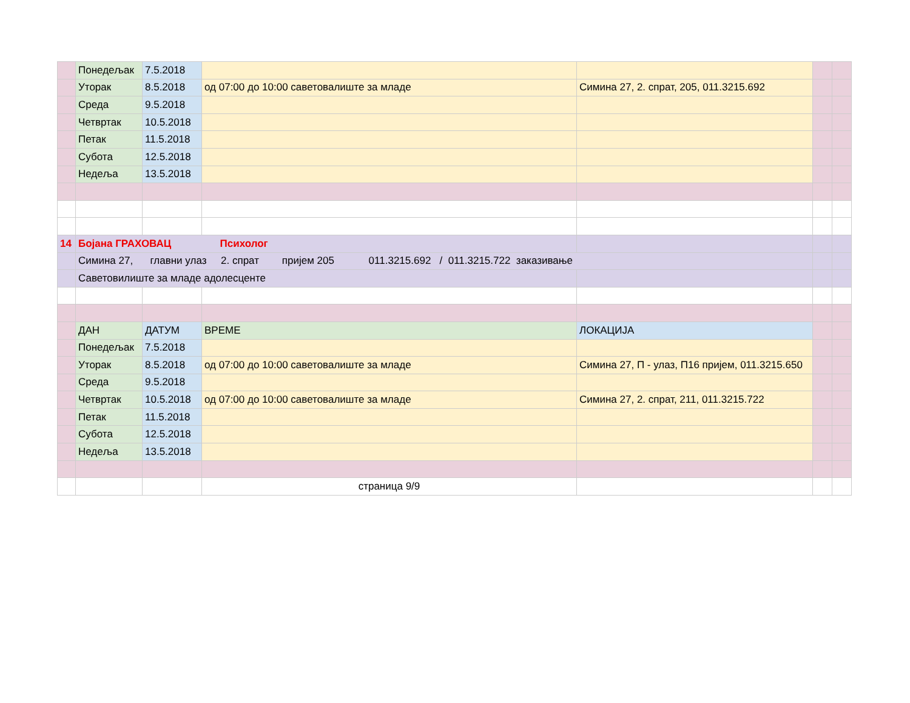| | Понедељак | 7.5.2018 | | | | |
| | Уторак | 8.5.2018 | од 07:00 до 10:00 саветовалиште за младе | Симина 27, 2. спрат, 205, 011.3215.692 | | |
| | Среда | 9.5.2018 | | | | |
| | Четвртак | 10.5.2018 | | | | |
| | Петак | 11.5.2018 | | | | |
| | Субота | 12.5.2018 | | | | |
| | Недеља | 13.5.2018 | | | | |
| 14 | Бојана ГРАХОВАЦ Психолог | | | | | |
| | Симина 27, главни улаз 2. спрат пријем 205 011.3215.692 / 011.3215.722 заказивање | | | | | |
| | Саветовилиште за младе адолесценте | | | | | |
| | ДАН | ДАТУМ | ВРЕМЕ | ЛОКАЦИЈА | | |
| | Понедељак | 7.5.2018 | | | | |
| | Уторак | 8.5.2018 | од 07:00 до 10:00 саветовалиште за младе | Симина 27, П - улаз, П16 пријем, 011.3215.650 | | |
| | Среда | 9.5.2018 | | | | |
| | Четвртак | 10.5.2018 | од 07:00 до 10:00 саветовалиште за младе | Симина 27, 2. спрат, 211, 011.3215.722 | | |
| | Петак | 11.5.2018 | | | | |
| | Субота | 12.5.2018 | | | | |
| | Недеља | 13.5.2018 | | | | |
| | | | страница 9/9 | | | |